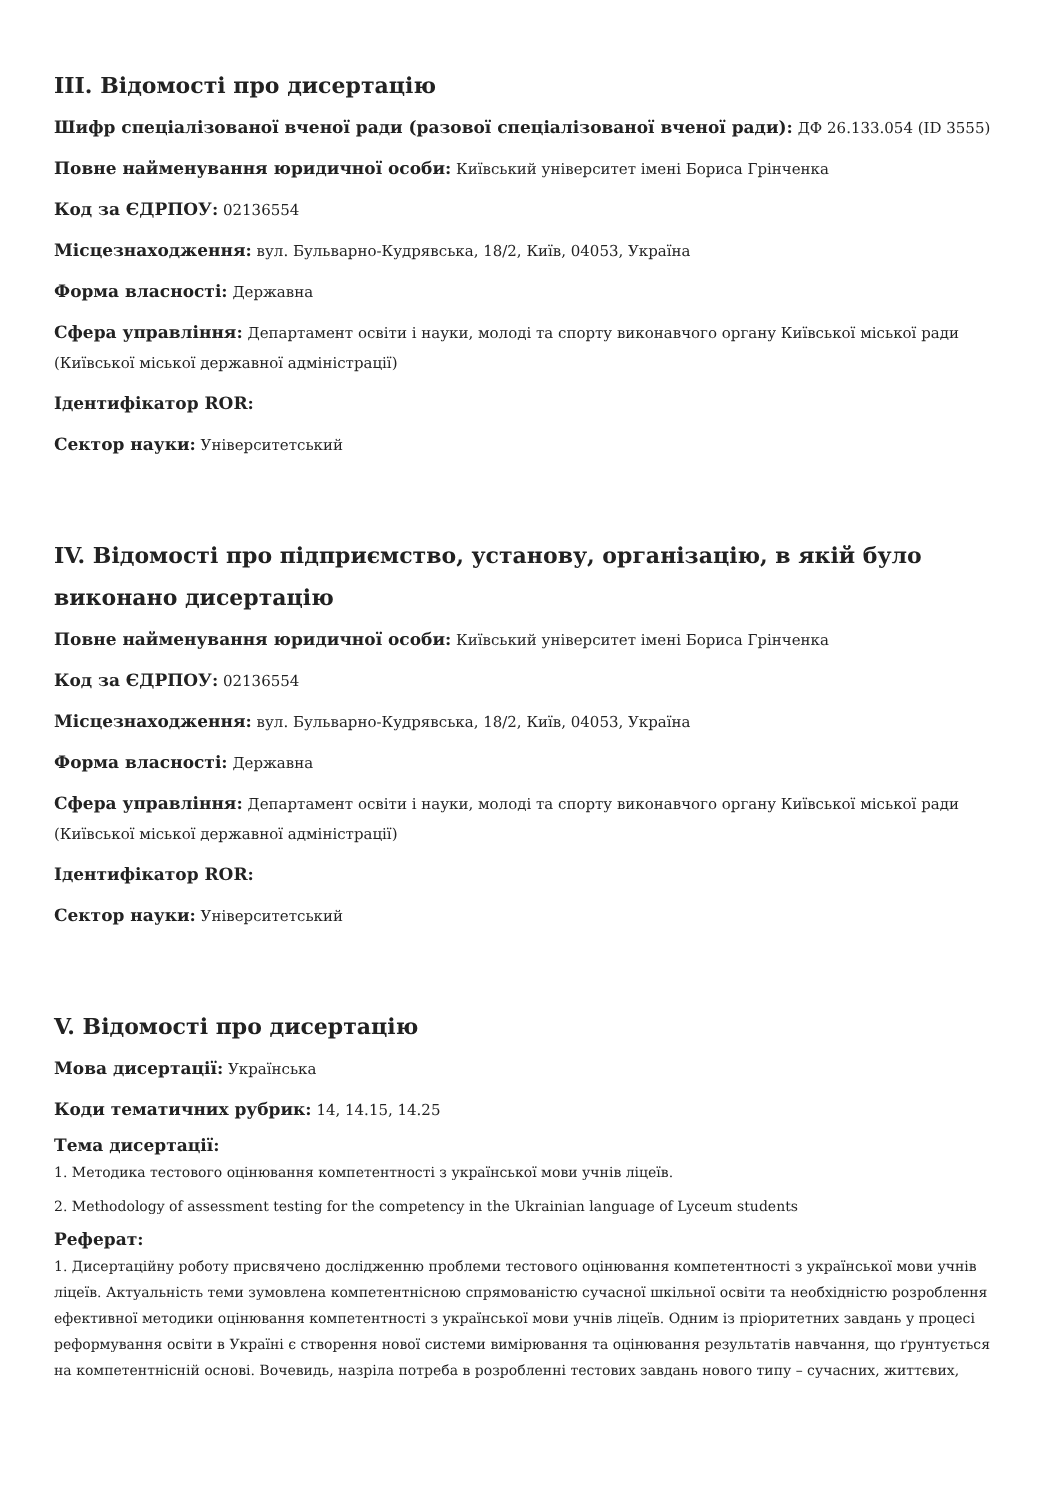III. Відомості про дисертацію
Шифр спеціалізованої вченої ради (разової спеціалізованої вченої ради): ДФ 26.133.054 (ID 3555)
Повне найменування юридичної особи: Київський університет імені Бориса Грінченка
Код за ЄДРПОУ: 02136554
Місцезнаходження: вул. Бульварно-Кудрявська, 18/2, Київ, 04053, Україна
Форма власності: Державна
Сфера управління: Департамент освіти і науки, молоді та спорту виконавчого органу Київської міської ради (Київської міської державної адміністрації)
Ідентифікатор ROR:
Сектор науки: Університетський
IV. Відомості про підприємство, установу, організацію, в якій було виконано дисертацію
Повне найменування юридичної особи: Київський університет імені Бориса Грінченка
Код за ЄДРПОУ: 02136554
Місцезнаходження: вул. Бульварно-Кудрявська, 18/2, Київ, 04053, Україна
Форма власності: Державна
Сфера управління: Департамент освіти і науки, молоді та спорту виконавчого органу Київської міської ради (Київської міської державної адміністрації)
Ідентифікатор ROR:
Сектор науки: Університетський
V. Відомості про дисертацію
Мова дисертації: Українська
Коди тематичних рубрик: 14, 14.15, 14.25
Тема дисертації:
1. Методика тестового оцінювання компетентності з української мови учнів ліцеїв.
2. Methodology of assessment testing for the competency in the Ukrainian language of Lyceum students
Реферат:
1. Дисертаційну роботу присвячено дослідженню проблеми тестового оцінювання компетентності з української мови учнів ліцеїв. Актуальність теми зумовлена компетентнісною спрямованістю сучасної шкільної освіти та необхідністю розроблення ефективної методики оцінювання компетентності з української мови учнів ліцеїв. Одним із пріоритетних завдань у процесі реформування освіти в Україні є створення нової системи вимірювання та оцінювання результатів навчання, що ґрунтується на компетентнісній основі. Вочевидь, назріла потреба в розробленні тестових завдань нового типу – сучасних, життєвих,